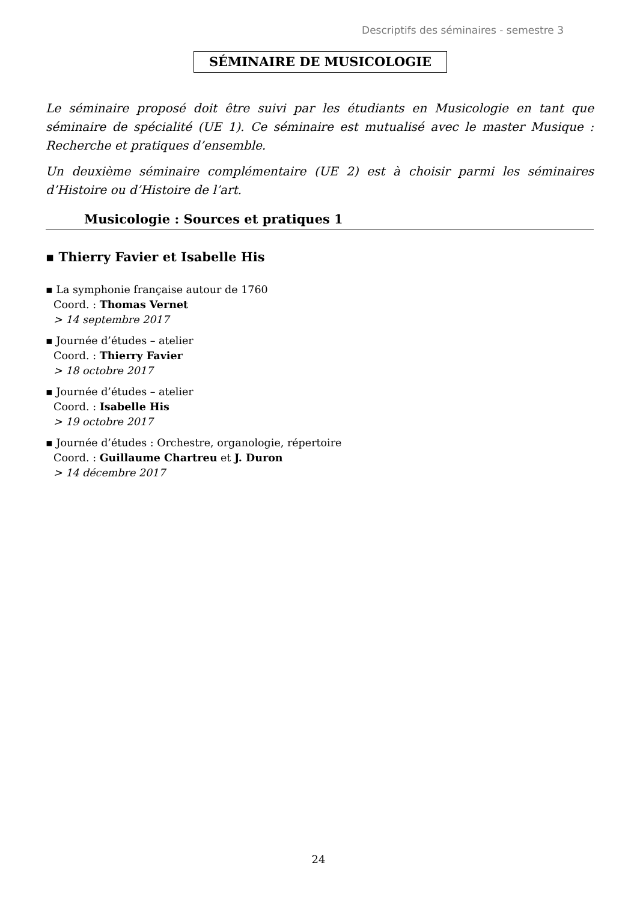Descriptifs des séminaires - semestre 3
SÉMINAIRE DE MUSICOLOGIE
Le séminaire proposé doit être suivi par les étudiants en Musicologie en tant que séminaire de spécialité (UE 1). Ce séminaire est mutualisé avec le master Musique : Recherche et pratiques d’ensemble.
Un deuxième séminaire complémentaire (UE 2) est à choisir parmi les séminaires d’Histoire ou d’Histoire de l’art.
Musicologie : Sources et pratiques 1
▪ Thierry Favier et Isabelle His
▪ La symphonie française autour de 1760
Coord. : Thomas Vernet
> 14 septembre 2017
▪ Journée d’études – atelier
Coord. : Thierry Favier
> 18 octobre 2017
▪ Journée d’études – atelier
Coord. : Isabelle His
> 19 octobre 2017
▪ Journée d’études : Orchestre, organologie, répertoire
Coord. : Guillaume Chartreu et J. Duron
> 14 décembre 2017
24